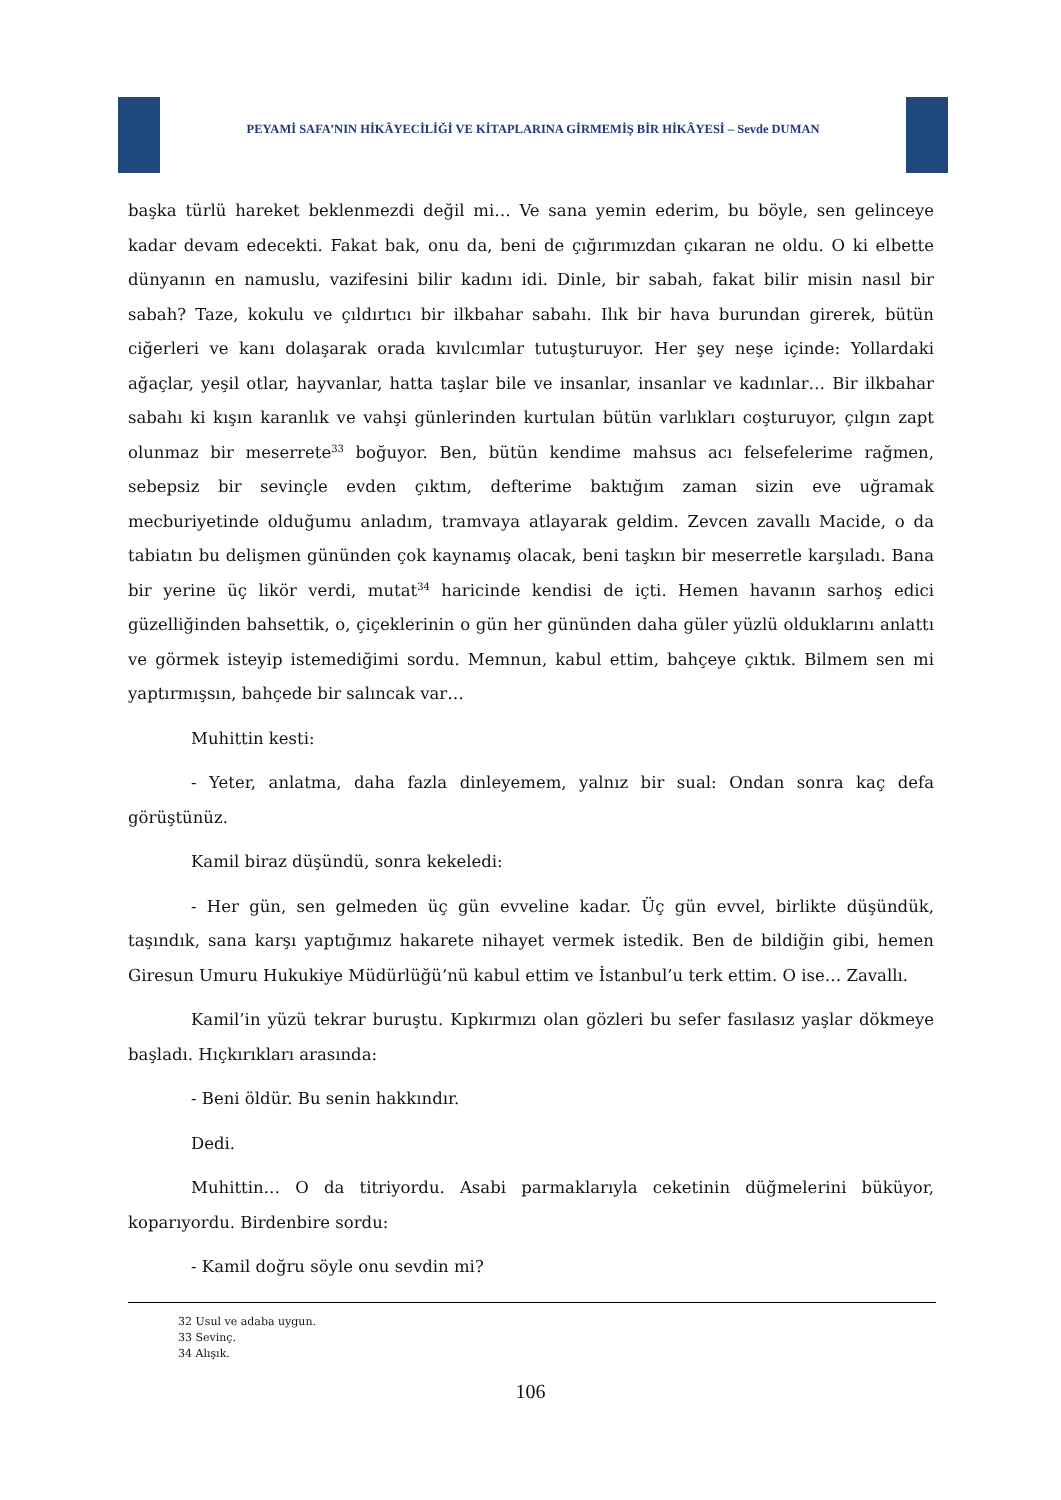PEYAMİ SAFA’NIN HİKÂYECİLİĞİ VE KİTAPLARINA GİRMEMİŞ BİR HİKÂYESİ – Sevde DUMAN
başka türlü hareket beklenmezdi değil mi… Ve sana yemin ederim, bu böyle, sen gelinceye kadar devam edecekti. Fakat bak, onu da, beni de çığırımızdan çıkaran ne oldu. O ki elbette dünyanın en namuslu, vazifesini bilir kadını idi. Dinle, bir sabah, fakat bilir misin nasıl bir sabah? Taze, kokulu ve çıldırtıcı bir ilkbahar sabahı. Ilık bir hava burundan girerek, bütün ciğerleri ve kanı dolaşarak orada kıvılcımlar tutuşturuyor. Her şey neşe içinde: Yollardaki ağaçlar, yeşil otlar, hayvanlar, hatta taşlar bile ve insanlar, insanlar ve kadınlar… Bir ilkbahar sabahı ki kışın karanlık ve vahşi günlerinden kurtulan bütün varlıkları coşturuyor, çılgın zapt olunmaz bir meserrete<sup>33</sup> boğuyor. Ben, bütün kendime mahsus acı felsefelerime rağmen, sebepsiz bir sevinçle evden çıktım, defterime baktığım zaman sizin eve uğramak mecburiyetinde olduğumu anladım, tramvaya atlayarak geldim. Zevcen zavallı Macide, o da tabiatın bu delişmen gününden çok kaynamış olacak, beni taşkın bir meserretle karşıladı. Bana bir yerine üç likör verdi, mutat<sup>34</sup> haricinde kendisi de içti. Hemen havanın sarhoş edici güzelliğinden bahsettik, o, çiçeklerinin o gün her gününden daha güler yüzlü olduklarını anlattı ve görmek isteyip istemediğimi sordu. Memnun, kabul ettim, bahçeye çıktık. Bilmem sen mi yaptırmışsın, bahçede bir salıncak var…
Muhittin kesti:
- Yeter, anlatma, daha fazla dinleyemem, yalnız bir sual: Ondan sonra kaç defa görüştünüz.
Kamil biraz düşündü, sonra kekeledi:
- Her gün, sen gelmeden üç gün evveline kadar. Üç gün evvel, birlikte düşündük, taşındık, sana karşı yaptığımız hakarete nihayet vermek istedik. Ben de bildiğin gibi, hemen Giresun Umuru Hukukiye Müdürlüğü’nü kabul ettim ve İstanbul’u terk ettim. O ise… Zavallı.
Kamil’in yüzü tekrar buruştu. Kıpkırmızı olan gözleri bu sefer fasılasız yaşlar dökmeye başladı. Hıçkırıkları arasında:
- Beni öldür. Bu senin hakkındır.
Dedi.
Muhittin… O da titriyordu. Asabi parmaklarıyla ceketinin düğmelerini büküyor, koparıyordu. Birdenbire sordu:
- Kamil doğru söyle onu sevdin mi?
32 Usul ve adaba uygun.
33 Sevinç.
34 Alışık.
106